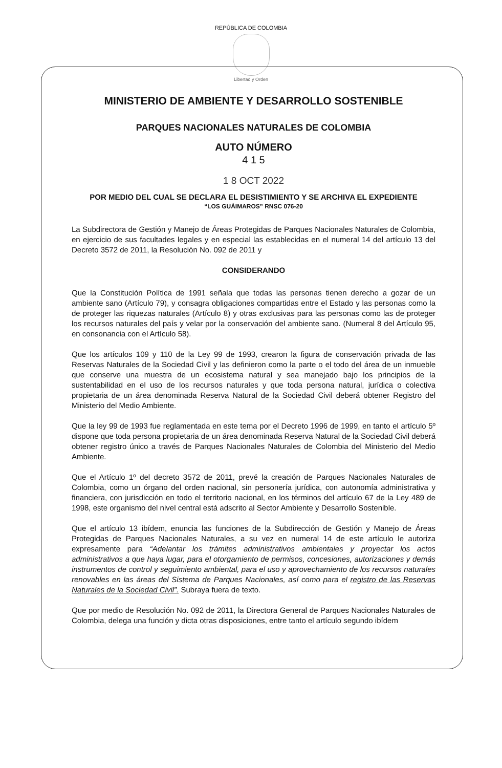REPÚBLICA DE COLOMBIA
Libertad y Orden
MINISTERIO DE AMBIENTE Y DESARROLLO SOSTENIBLE
PARQUES NACIONALES NATURALES DE COLOMBIA
AUTO NÚMERO
4 1 5
1 8 OCT 2022
POR MEDIO DEL CUAL SE DECLARA EL DESISTIMIENTO Y SE ARCHIVA EL EXPEDIENTE
“LOS GUÁIMAROS” RNSC 076-20
La Subdirectora de Gestión y Manejo de Áreas Protegidas de Parques Nacionales Naturales de Colombia, en ejercicio de sus facultades legales y en especial las establecidas en el numeral 14 del artículo 13 del Decreto 3572 de 2011, la Resolución No. 092 de 2011 y
CONSIDERANDO
Que la Constitución Política de 1991 señala que todas las personas tienen derecho a gozar de un ambiente sano (Artículo 79), y consagra obligaciones compartidas entre el Estado y las personas como la de proteger las riquezas naturales (Artículo 8) y otras exclusivas para las personas como las de proteger los recursos naturales del país y velar por la conservación del ambiente sano. (Numeral 8 del Artículo 95, en consonancia con el Artículo 58).
Que los artículos 109 y 110 de la Ley 99 de 1993, crearon la figura de conservación privada de las Reservas Naturales de la Sociedad Civil y las definieron como la parte o el todo del área de un inmueble que conserve una muestra de un ecosistema natural y sea manejado bajo los principios de la sustentabilidad en el uso de los recursos naturales y que toda persona natural, jurídica o colectiva propietaria de un área denominada Reserva Natural de la Sociedad Civil deberá obtener Registro del Ministerio del Medio Ambiente.
Que la ley 99 de 1993 fue reglamentada en este tema por el Decreto 1996 de 1999, en tanto el artículo 5º dispone que toda persona propietaria de un área denominada Reserva Natural de la Sociedad Civil deberá obtener registro único a través de Parques Nacionales Naturales de Colombia del Ministerio del Medio Ambiente.
Que el Artículo 1º del decreto 3572 de 2011, prevé la creación de Parques Nacionales Naturales de Colombia, como un órgano del orden nacional, sin personería jurídica, con autonomía administrativa y financiera, con jurisdicción en todo el territorio nacional, en los términos del artículo 67 de la Ley 489 de 1998, este organismo del nivel central está adscrito al Sector Ambiente y Desarrollo Sostenible.
Que el artículo 13 ibídem, enuncia las funciones de la Subdirección de Gestión y Manejo de Áreas Protegidas de Parques Nacionales Naturales, a su vez en numeral 14 de este artículo le autoriza expresamente para “Adelantar los trámites administrativos ambientales y proyectar los actos administrativos a que haya lugar, para el otorgamiento de permisos, concesiones, autorizaciones y demás instrumentos de control y seguimiento ambiental, para el uso y aprovechamiento de los recursos naturales renovables en las áreas del Sistema de Parques Nacionales, así como para el registro de las Reservas Naturales de la Sociedad Civil”. Subraya fuera de texto.
Que por medio de Resolución No. 092 de 2011, la Directora General de Parques Nacionales Naturales de Colombia, delega una función y dicta otras disposiciones, entre tanto el artículo segundo ibídem